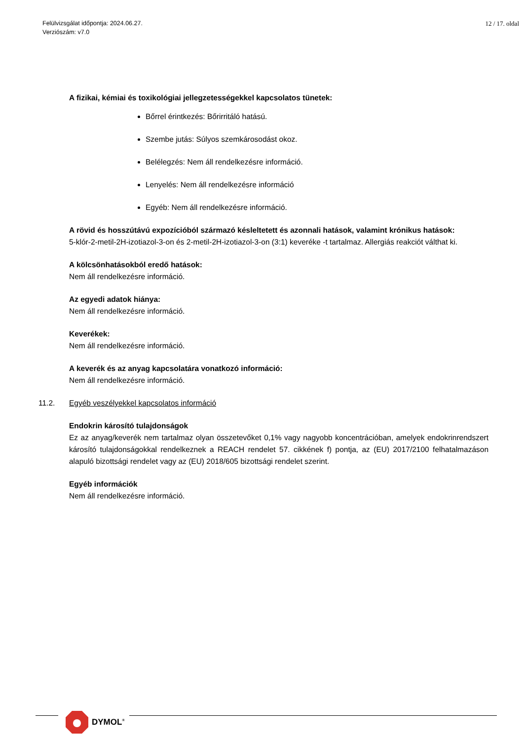Felülvizsgálat időpontja: 2024.06.27.
Verziószám: v7.0
12 / 17. oldal
A fizikai, kémiai és toxikológiai jellegzetességekkel kapcsolatos tünetek:
Bőrrel érintkezés: Bőrirritáló hatású.
Szembe jutás: Súlyos szemkárosodást okoz.
Belélegzés: Nem áll rendelkezésre információ.
Lenyelés: Nem áll rendelkezésre információ
Egyéb: Nem áll rendelkezésre információ.
A rövid és hosszútávú expozícióból származó késleltetett és azonnali hatások, valamint krónikus hatások:
5-klór-2-metil-2H-izotiazol-3-on és 2-metil-2H-izotiazol-3-on (3:1) keveréke -t tartalmaz. Allergiás reakciót válthat ki.
A kölcsönhatásokból eredő hatások:
Nem áll rendelkezésre információ.
Az egyedi adatok hiánya:
Nem áll rendelkezésre információ.
Keverékek:
Nem áll rendelkezésre információ.
A keverék és az anyag kapcsolatára vonatkozó információ:
Nem áll rendelkezésre információ.
11.2. Egyéb veszélyekkel kapcsolatos információ
Endokrin károsító tulajdonságok
Ez az anyag/keverék nem tartalmaz olyan összetevőket 0,1% vagy nagyobb koncentrációban, amelyek endokrinrendszert károsító tulajdonságokkal rendelkeznek a REACH rendelet 57. cikkének f) pontja, az (EU) 2017/2100 felhatalmazáson alapuló bizottsági rendelet vagy az (EU) 2018/605 bizottsági rendelet szerint.
Egyéb információk
Nem áll rendelkezésre információ.
DYMOL<sup>®</sup>